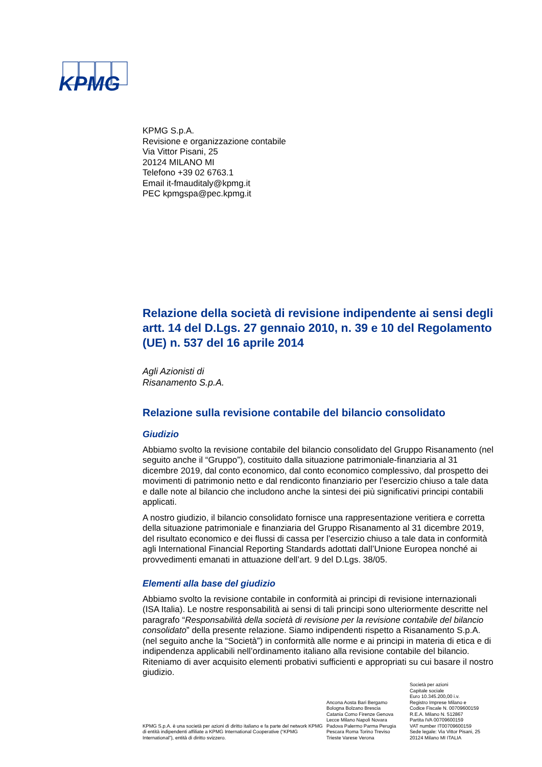KPMG
KPMG S.p.A.
Revisione e organizzazione contabile
Via Vittor Pisani, 25
20124 MILANO MI
Telefono +39 02 6763.1
Email it-fmauditaly@kpmg.it
PEC kpmgspa@pec.kpmg.it
Relazione della società di revisione indipendente ai sensi degli artt. 14 del D.Lgs. 27 gennaio 2010, n. 39 e 10 del Regolamento (UE) n. 537 del 16 aprile 2014
Agli Azionisti di
Risanamento S.p.A.
Relazione sulla revisione contabile del bilancio consolidato
Giudizio
Abbiamo svolto la revisione contabile del bilancio consolidato del Gruppo Risanamento (nel seguito anche il “Gruppo”), costituito dalla situazione patrimoniale-finanziaria al 31 dicembre 2019, dal conto economico, dal conto economico complessivo, dal prospetto dei movimenti di patrimonio netto e dal rendiconto finanziario per l’esercizio chiuso a tale data e dalle note al bilancio che includono anche la sintesi dei più significativi principi contabili applicati.
A nostro giudizio, il bilancio consolidato fornisce una rappresentazione veritiera e corretta della situazione patrimoniale e finanziaria del Gruppo Risanamento al 31 dicembre 2019, del risultato economico e dei flussi di cassa per l’esercizio chiuso a tale data in conformità agli International Financial Reporting Standards adottati dall’Unione Europea nonché ai provvedimenti emanati in attuazione dell’art. 9 del D.Lgs. 38/05.
Elementi alla base del giudizio
Abbiamo svolto la revisione contabile in conformità ai principi di revisione internazionali (ISA Italia). Le nostre responsabilità ai sensi di tali principi sono ulteriormente descritte nel paragrafo “Responsabilità della società di revisione per la revisione contabile del bilancio consolidato” della presente relazione. Siamo indipendenti rispetto a Risanamento S.p.A. (nel seguito anche la “Società”) in conformità alle norme e ai principi in materia di etica e di indipendenza applicabili nell’ordinamento italiano alla revisione contabile del bilancio. Riteniamo di aver acquisito elementi probativi sufficienti e appropriati su cui basare il nostro giudizio.
KPMG S.p.A. è una società per azioni di diritto italiano e fa parte del network KPMG di entità indipendenti affiliate a KPMG International Cooperative (“KPMG International”), entità di diritto svizzero.
Ancona Aosta Bari Bergamo
Bologna Bolzano Brescia
Catania Como Firenze Genova
Lecce Milano Napoli Novara
Padova Palermo Parma Perugia
Pescara Roma Torino Treviso
Trieste Varese Verona
Società per azioni
Capitale sociale
Euro 10.345.200,00 i.v.
Registro Imprese Milano e
Codice Fiscale N. 00709600159
R.E.A. Milano N. 512867
Partita IVA 00709600159
VAT number IT00709600159
Sede legale: Via Vittor Pisani, 25
20124 Milano MI ITALIA